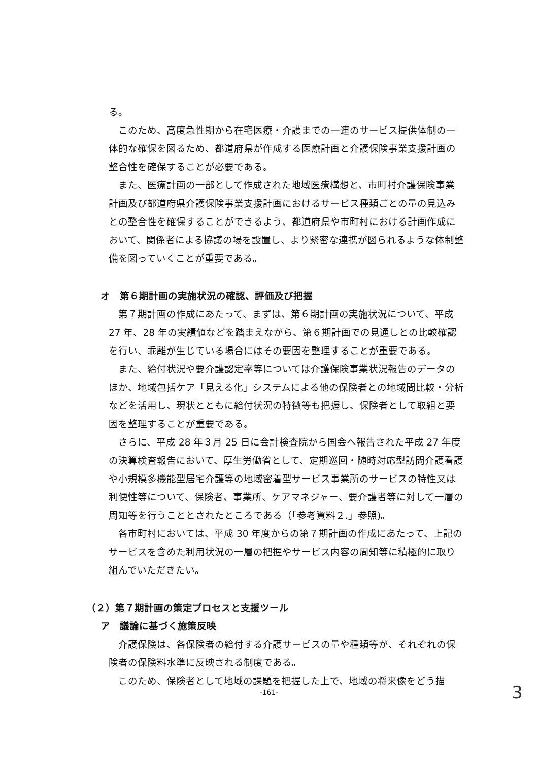る。
このため、高度急性期から在宅医療・介護までの一連のサービス提供体制の一体的な確保を図るため、都道府県が作成する医療計画と介護保険事業支援計画の整合性を確保することが必要である。
また、医療計画の一部として作成された地域医療構想と、市町村介護保険事業計画及び都道府県介護保険事業支援計画におけるサービス種類ごとの量の見込みとの整合性を確保することができるよう、都道府県や市町村における計画作成において、関係者による協議の場を設置し、より緊密な連携が図られるような体制整備を図っていくことが重要である。
オ　第６期計画の実施状況の確認、評価及び把握
第７期計画の作成にあたって、まずは、第６期計画の実施状況について、平成 27 年、28 年の実績値などを踏まえながら、第６期計画での見通しとの比較確認を行い、乖離が生じている場合にはその要因を整理することが重要である。
また、給付状況や要介護認定率等については介護保険事業状況報告のデータのほか、地域包括ケア「見える化」システムによる他の保険者との地域間比較・分析などを活用し、現状とともに給付状況の特徴等も把握し、保険者として取組と要因を整理することが重要である。
さらに、平成 28 年３月 25 日に会計検査院から国会へ報告された平成 27 年度の決算検査報告において、厚生労働省として、定期巡回・随時対応型訪問介護看護や小規模多機能型居宅介護等の地域密着型サービス事業所のサービスの特性又は利便性等について、保険者、事業所、ケアマネジャー、要介護者等に対して一層の周知等を行うこととされたところである（「参考資料２.」参照)。
各市町村においては、平成 30 年度からの第７期計画の作成にあたって、上記のサービスを含めた利用状況の一層の把握やサービス内容の周知等に積極的に取り組んでいただきたい。
（２）第７期計画の策定プロセスと支援ツール
ア　議論に基づく施策反映
介護保険は、各保険者の給付する介護サービスの量や種類等が、それぞれの保険者の保険料水準に反映される制度である。
このため、保険者として地域の課題を把握した上で、地域の将来像をどう描
-161- 3